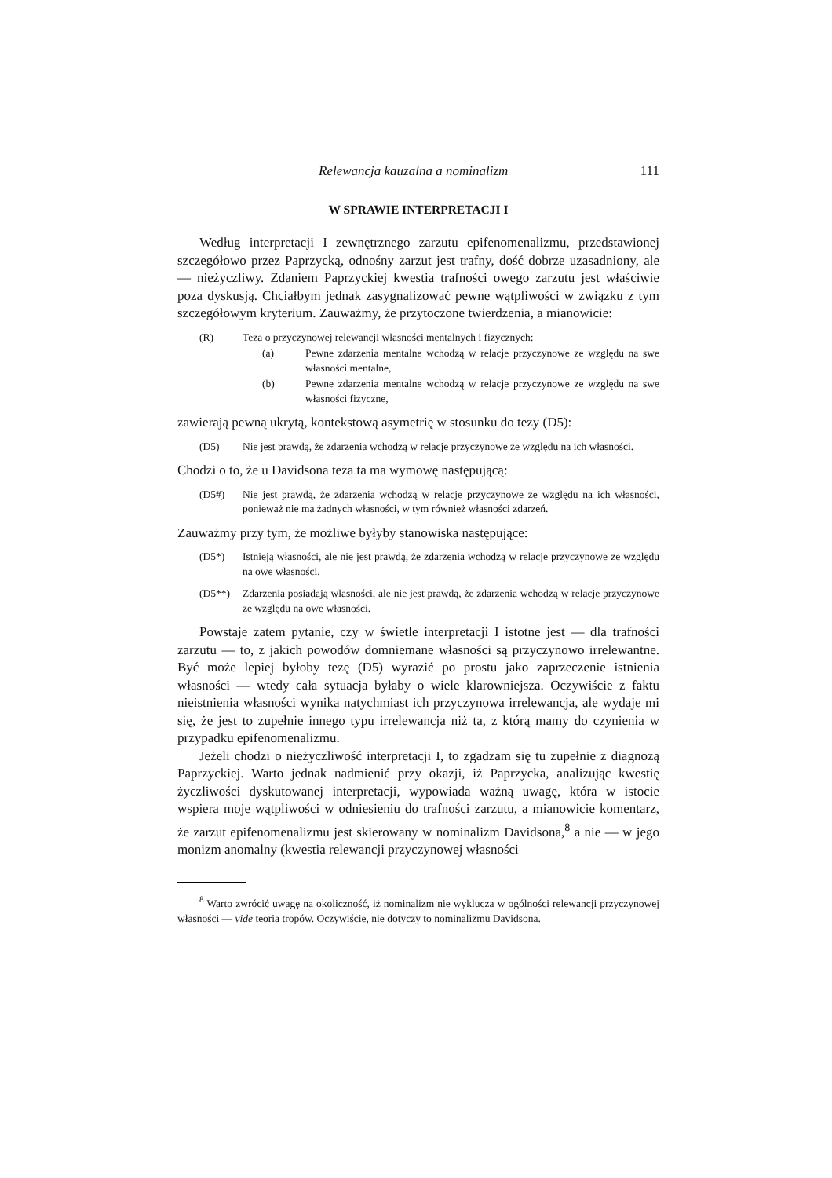Relewancja kauzalna a nominalizm 111
W SPRAWIE INTERPRETACJI I
Według interpretacji I zewnętrznego zarzutu epifenomenalizmu, przedstawionej szczegółowo przez Paprzycką, odnośny zarzut jest trafny, dość dobrze uzasadniony, ale — nieżyczliwy. Zdaniem Paprzyckiej kwestia trafności owego zarzutu jest właściwie poza dyskusją. Chciałbym jednak zasygnalizować pewne wątpliwości w związku z tym szczegółowym kryterium. Zauważmy, że przytoczone twierdzenia, a mianowicie:
(R) Teza o przyczynowej relewancji własności mentalnych i fizycznych:
(a) Pewne zdarzenia mentalne wchodzą w relacje przyczynowe ze względu na swe własności mentalne,
(b) Pewne zdarzenia mentalne wchodzą w relacje przyczynowe ze względu na swe własności fizyczne,
zawierają pewną ukrytą, kontekstową asymetrię w stosunku do tezy (D5):
(D5) Nie jest prawdą, że zdarzenia wchodzą w relacje przyczynowe ze względu na ich własności.
Chodzi o to, że u Davidsona teza ta ma wymowę następującą:
(D5#) Nie jest prawdą, że zdarzenia wchodzą w relacje przyczynowe ze względu na ich własności, ponieważ nie ma żadnych własności, w tym również własności zdarzeń.
Zauważmy przy tym, że możliwe byłyby stanowiska następujące:
(D5*) Istnieją własności, ale nie jest prawdą, że zdarzenia wchodzą w relacje przyczynowe ze względu na owe własności.
(D5**) Zdarzenia posiadają własności, ale nie jest prawdą, że zdarzenia wchodzą w relacje przyczynowe ze względu na owe własności.
Powstaje zatem pytanie, czy w świetle interpretacji I istotne jest — dla trafności zarzutu — to, z jakich powodów domniemane własności są przyczynowo irrelewantne. Być może lepiej byłoby tezę (D5) wyrazić po prostu jako zaprzeczenie istnienia własności — wtedy cała sytuacja byłaby o wiele klarowniejsza. Oczywiście z faktu nieistnienia własności wynika natychmiast ich przyczynowa irrelewancja, ale wydaje mi się, że jest to zupełnie innego typu irrelewancja niż ta, z którą mamy do czynienia w przypadku epifenomenalizmu.
Jeżeli chodzi o nieżyczliwość interpretacji I, to zgadzam się tu zupełnie z diagnozą Paprzyckiej. Warto jednak nadmienić przy okazji, iż Paprzycka, analizując kwestię życzliwości dyskutowanej interpretacji, wypowiada ważną uwagę, która w istocie wspiera moje wątpliwości w odniesieniu do trafności zarzutu, a mianowicie komentarz, że zarzut epifenomenalizmu jest skierowany w nominalizm Davidsona,<sup>8</sup> a nie — w jego monizm anomalny (kwestia relewancji przyczynowej własności
<sup>8</sup> Warto zwrócić uwagę na okoliczność, iż nominalizm nie wyklucza w ogólności relewancji przyczynowej własności — vide teoria tropów. Oczywiście, nie dotyczy to nominalizmu Davidsona.